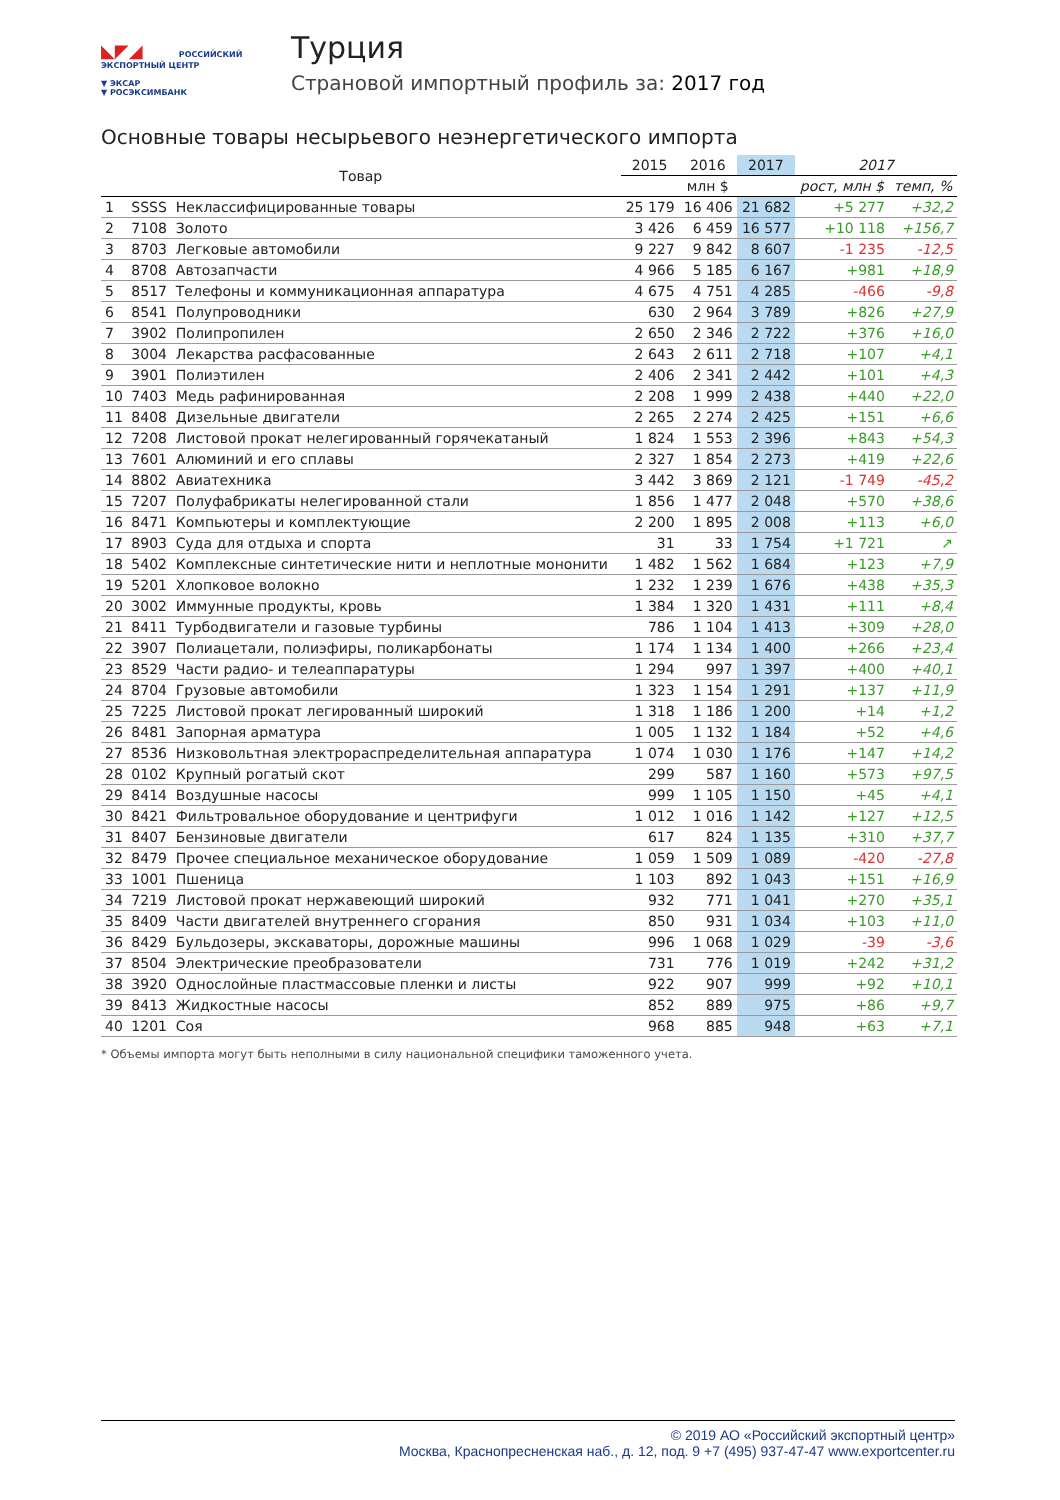◣◤◢ РОССИЙСКИЙ
ЭКСПОРТНЫЙ ЦЕНТР
▼ ЭКСАР
▼ РОСЭКСИМБАНК
Турция
Страновой импортный профиль за: 2017 год
Основные товары несырьевого неэнергетического импорта
| Товар | | | 2015 | 2016 | 2017 | 2017 | |
| --- | --- | --- | --- | --- | --- | --- | --- |
| | | | млн $ | | | рост, млн $ | темп, % |
| 1 | SSSS | Неклассифицированные товары | 25 179 | 16 406 | 21 682 | +5 277 | +32,2 |
| 2 | 7108 | Золото | 3 426 | 6 459 | 16 577 | +10 118 | +156,7 |
| 3 | 8703 | Легковые автомобили | 9 227 | 9 842 | 8 607 | -1 235 | -12,5 |
| 4 | 8708 | Автозапчасти | 4 966 | 5 185 | 6 167 | +981 | +18,9 |
| 5 | 8517 | Телефоны и коммуникационная аппаратура | 4 675 | 4 751 | 4 285 | -466 | -9,8 |
| 6 | 8541 | Полупроводники | 630 | 2 964 | 3 789 | +826 | +27,9 |
| 7 | 3902 | Полипропилен | 2 650 | 2 346 | 2 722 | +376 | +16,0 |
| 8 | 3004 | Лекарства расфасованные | 2 643 | 2 611 | 2 718 | +107 | +4,1 |
| 9 | 3901 | Полиэтилен | 2 406 | 2 341 | 2 442 | +101 | +4,3 |
| 10 | 7403 | Медь рафинированная | 2 208 | 1 999 | 2 438 | +440 | +22,0 |
| 11 | 8408 | Дизельные двигатели | 2 265 | 2 274 | 2 425 | +151 | +6,6 |
| 12 | 7208 | Листовой прокат нелегированный горячекатаный | 1 824 | 1 553 | 2 396 | +843 | +54,3 |
| 13 | 7601 | Алюминий и его сплавы | 2 327 | 1 854 | 2 273 | +419 | +22,6 |
| 14 | 8802 | Авиатехника | 3 442 | 3 869 | 2 121 | -1 749 | -45,2 |
| 15 | 7207 | Полуфабрикаты нелегированной стали | 1 856 | 1 477 | 2 048 | +570 | +38,6 |
| 16 | 8471 | Компьютеры и комплектующие | 2 200 | 1 895 | 2 008 | +113 | +6,0 |
| 17 | 8903 | Суда для отдыха и спорта | 31 | 33 | 1 754 | +1 721 | ↗ |
| 18 | 5402 | Комплексные синтетические нити и неплотные мононити | 1 482 | 1 562 | 1 684 | +123 | +7,9 |
| 19 | 5201 | Хлопковое волокно | 1 232 | 1 239 | 1 676 | +438 | +35,3 |
| 20 | 3002 | Иммунные продукты, кровь | 1 384 | 1 320 | 1 431 | +111 | +8,4 |
| 21 | 8411 | Турбодвигатели и газовые турбины | 786 | 1 104 | 1 413 | +309 | +28,0 |
| 22 | 3907 | Полиацетали, полиэфиры, поликарбонаты | 1 174 | 1 134 | 1 400 | +266 | +23,4 |
| 23 | 8529 | Части радио- и телеаппаратуры | 1 294 | 997 | 1 397 | +400 | +40,1 |
| 24 | 8704 | Грузовые автомобили | 1 323 | 1 154 | 1 291 | +137 | +11,9 |
| 25 | 7225 | Листовой прокат легированный широкий | 1 318 | 1 186 | 1 200 | +14 | +1,2 |
| 26 | 8481 | Запорная арматура | 1 005 | 1 132 | 1 184 | +52 | +4,6 |
| 27 | 8536 | Низковольтная электрораспределительная аппаратура | 1 074 | 1 030 | 1 176 | +147 | +14,2 |
| 28 | 0102 | Крупный рогатый скот | 299 | 587 | 1 160 | +573 | +97,5 |
| 29 | 8414 | Воздушные насосы | 999 | 1 105 | 1 150 | +45 | +4,1 |
| 30 | 8421 | Фильтровальное оборудование и центрифуги | 1 012 | 1 016 | 1 142 | +127 | +12,5 |
| 31 | 8407 | Бензиновые двигатели | 617 | 824 | 1 135 | +310 | +37,7 |
| 32 | 8479 | Прочее специальное механическое оборудование | 1 059 | 1 509 | 1 089 | -420 | -27,8 |
| 33 | 1001 | Пшеница | 1 103 | 892 | 1 043 | +151 | +16,9 |
| 34 | 7219 | Листовой прокат нержавеющий широкий | 932 | 771 | 1 041 | +270 | +35,1 |
| 35 | 8409 | Части двигателей внутреннего сгорания | 850 | 931 | 1 034 | +103 | +11,0 |
| 36 | 8429 | Бульдозеры, экскаваторы, дорожные машины | 996 | 1 068 | 1 029 | -39 | -3,6 |
| 37 | 8504 | Электрические преобразователи | 731 | 776 | 1 019 | +242 | +31,2 |
| 38 | 3920 | Однослойные пластмассовые пленки и листы | 922 | 907 | 999 | +92 | +10,1 |
| 39 | 8413 | Жидкостные насосы | 852 | 889 | 975 | +86 | +9,7 |
| 40 | 1201 | Соя | 968 | 885 | 948 | +63 | +7,1 |
* Объемы импорта могут быть неполными в силу национальной специфики таможенного учета.
© 2019 АО «Российский экспортный центр»
Москва, Краснопресненская наб., д. 12, под. 9 +7 (495) 937-47-47 www.exportcenter.ru